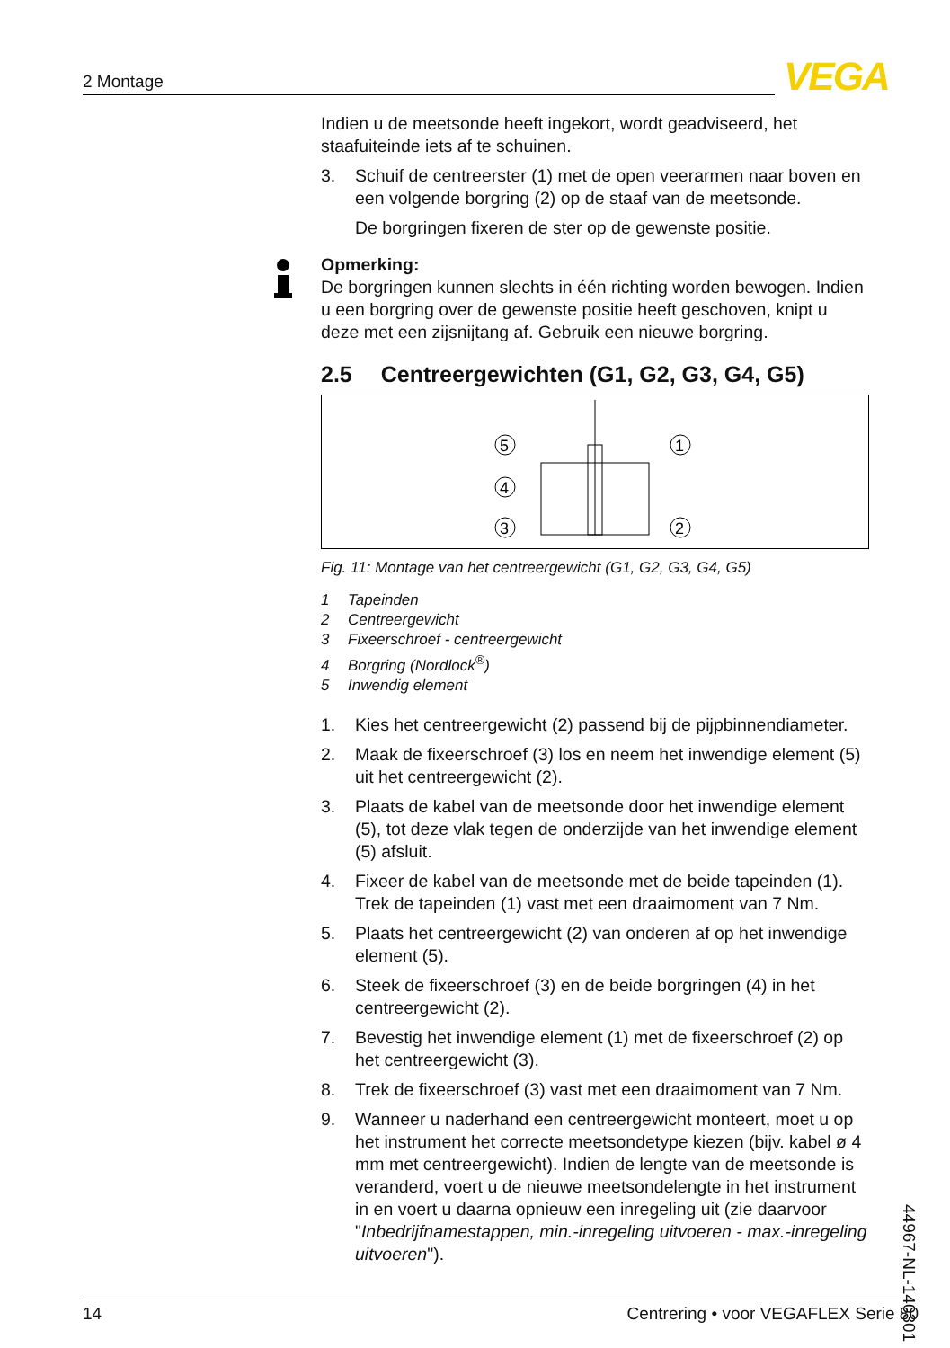2 Montage VEGA
Indien u de meetsonde heeft ingekort, wordt geadviseerd, het staafuiteinde iets af te schuinen.
3. Schuif de centreerster (1) met de open veerarmen naar boven en een volgende borgring (2) op de staaf van de meetsonde.
De borgringen fixeren de ster op de gewenste positie.
Opmerking:
De borgringen kunnen slechts in één richting worden bewogen. Indien u een borgring over de gewenste positie heeft geschoven, knipt u deze met een zijsnijtang af. Gebruik een nieuwe borgring.
2.5 Centreergewichten (G1, G2, G3, G4, G5)
5
4
3
1
2
Fig. 11: Montage van het centreergewicht (G1, G2, G3, G4, G5)
1 Tapeinden
2 Centreergewicht
3 Fixeerschroef - centreergewicht
4 Borgring (Nordlock<sup>®</sup>)
5 Inwendig element
1. Kies het centreergewicht (2) passend bij de pijpbinnendiameter.
2. Maak de fixeerschroef (3) los en neem het inwendige element (5) uit het centreergewicht (2).
3. Plaats de kabel van de meetsonde door het inwendige element (5), tot deze vlak tegen de onderzijde van het inwendige element (5) afsluit.
4. Fixeer de kabel van de meetsonde met de beide tapeinden (1). Trek de tapeinden (1) vast met een draaimoment van 7 Nm.
5. Plaats het centreergewicht (2) van onderen af op het inwendige element (5).
6. Steek de fixeerschroef (3) en de beide borgringen (4) in het centreergewicht (2).
7. Bevestig het inwendige element (1) met de fixeerschroef (2) op het centreergewicht (3).
8. Trek de fixeerschroef (3) vast met een draaimoment van 7 Nm.
9. Wanneer u naderhand een centreergewicht monteert, moet u op het instrument het correcte meetsondetype kiezen (bijv. kabel ø 4 mm met centreergewicht). Indien de lengte van de meetsonde is veranderd, voert u de nieuwe meetsondelengte in het instrument in en voert u daarna opnieuw een inregeling uit (zie daarvoor "Inbedrijfnamestappen, min.-inregeling uitvoeren - max.-inregeling uitvoeren").
44967-NL-140301
14 Centrering • voor VEGAFLEX Serie 80